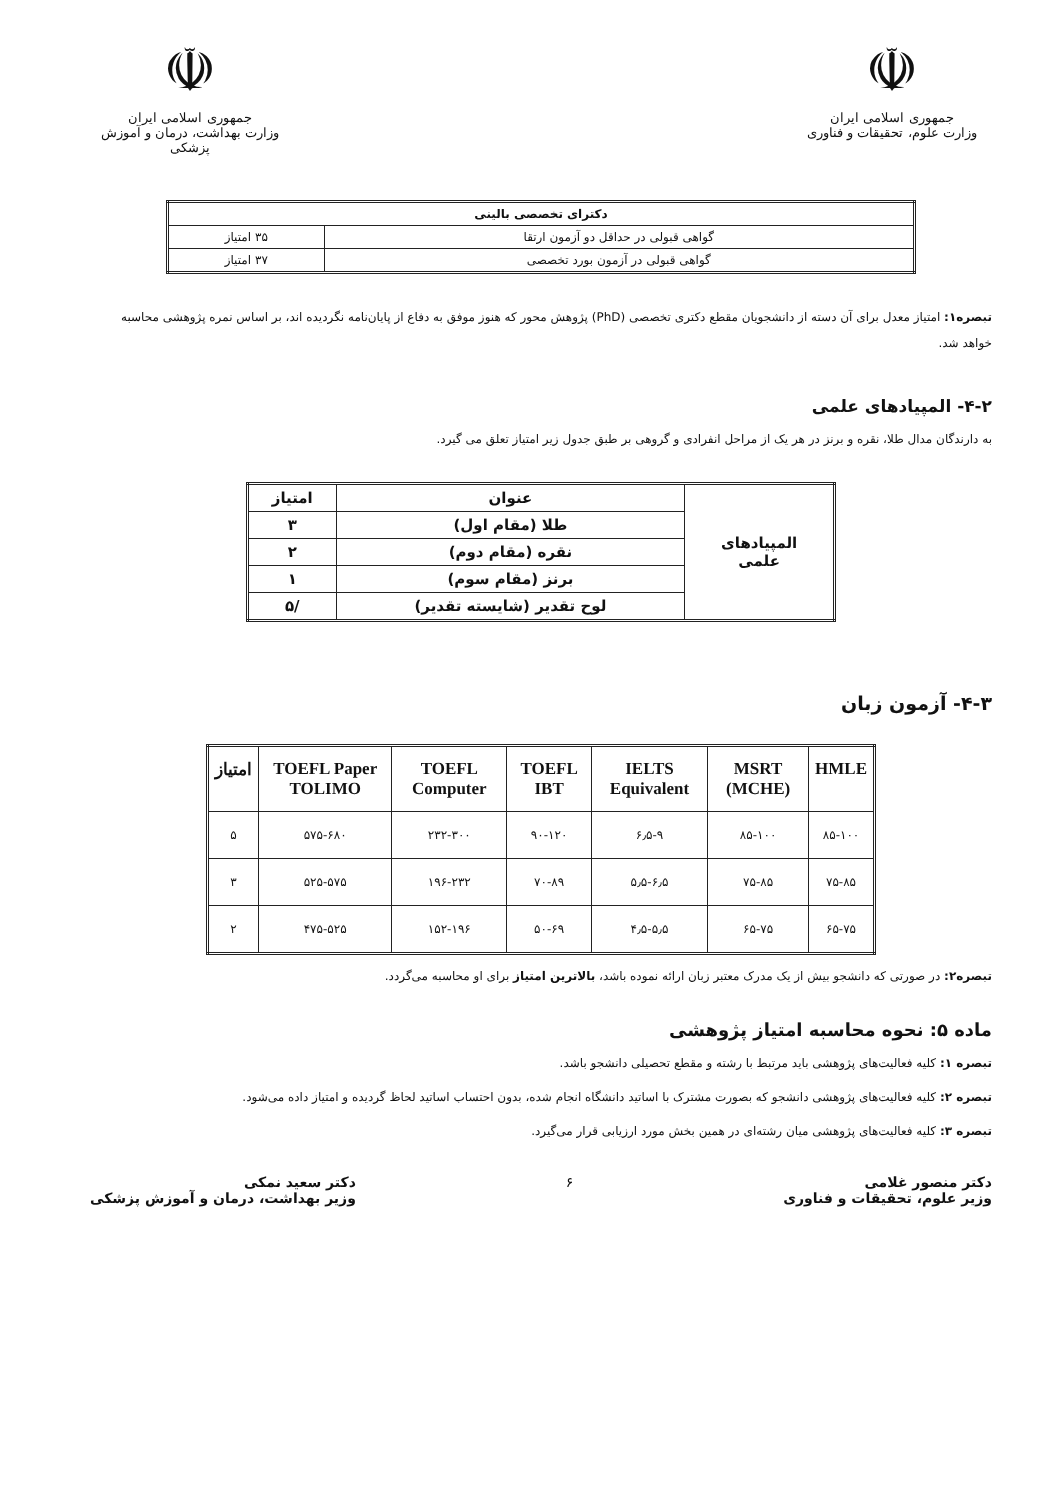☫
جمهوری اسلامی ایران
وزارت علوم، تحقیقات و فناوری
☫
جمهوری اسلامی ایران
وزارت بهداشت، درمان و آموزش پزشکی
| دکترای تخصصی بالینی | |
| --- | --- |
| گواهی قبولی در حداقل دو آزمون ارتقا | ۳۵ امتیاز |
| گواهی قبولی در آزمون بورد تخصصی | ۳۷ امتیاز |
تبصره۱: امتیاز معدل برای آن دسته از دانشجویان مقطع دکتری تخصصی (PhD) پژوهش محور که هنوز موفق به دفاع از پایان‌نامه نگردیده اند، بر اساس نمره پژوهشی محاسبه خواهد شد.
۴-۲- المپیادهای علمی
به دارندگان مدال طلا، نقره و برنز در هر یک از مراحل انفرادی و گروهی بر طبق جدول زیر امتیاز تعلق می گیرد.
| المپیادهای علمی | عنوان | امتیاز |
| | طلا (مقام اول) | ۳ |
| | نقره (مقام دوم) | ۲ |
| | برنز (مقام سوم) | ۱ |
| | لوح تقدیر (شایسته تقدیر) | /۵ |
۴-۳- آزمون زبان
| HMLE | MSRT (MCHE) | IELTS Equivalent | TOEFL IBT | TOEFL Computer | TOEFL Paper TOLIMO | امتیاز |
| --- | --- | --- | --- | --- | --- | --- |
| ۸۵-۱۰۰ | ۸۵-۱۰۰ | ۶٫۵-۹ | ۹۰-۱۲۰ | ۲۳۲-۳۰۰ | ۵۷۵-۶۸۰ | ۵ |
| ۷۵-۸۵ | ۷۵-۸۵ | ۵٫۵-۶٫۵ | ۷۰-۸۹ | ۱۹۶-۲۳۲ | ۵۲۵-۵۷۵ | ۳ |
| ۶۵-۷۵ | ۶۵-۷۵ | ۴٫۵-۵٫۵ | ۵۰-۶۹ | ۱۵۲-۱۹۶ | ۴۷۵-۵۲۵ | ۲ |
تبصره۲: در صورتی که دانشجو بیش از یک مدرک معتبر زبان ارائه نموده باشد، بالاترین امتیاز برای او محاسبه می‌گردد.
ماده ۵: نحوه محاسبه امتیاز پژوهشی
تبصره ۱: کلیه فعالیت‌های پژوهشی باید مرتبط با رشته و مقطع تحصیلی دانشجو باشد.
تبصره ۲: کلیه فعالیت‌های پژوهشی دانشجو که بصورت مشترک با اساتید دانشگاه انجام شده، بدون احتساب اساتید لحاظ گردیده و امتیاز داده می‌شود.
تبصره ۳: کلیه فعالیت‌های پژوهشی میان رشته‌ای در همین بخش مورد ارزیابی قرار می‌گیرد.
دکتر منصور غلامی
وزیر علوم، تحقیقات و فناوری
۶ دکتر سعید نمکی
وزیر بهداشت، درمان و آموزش پزشکی